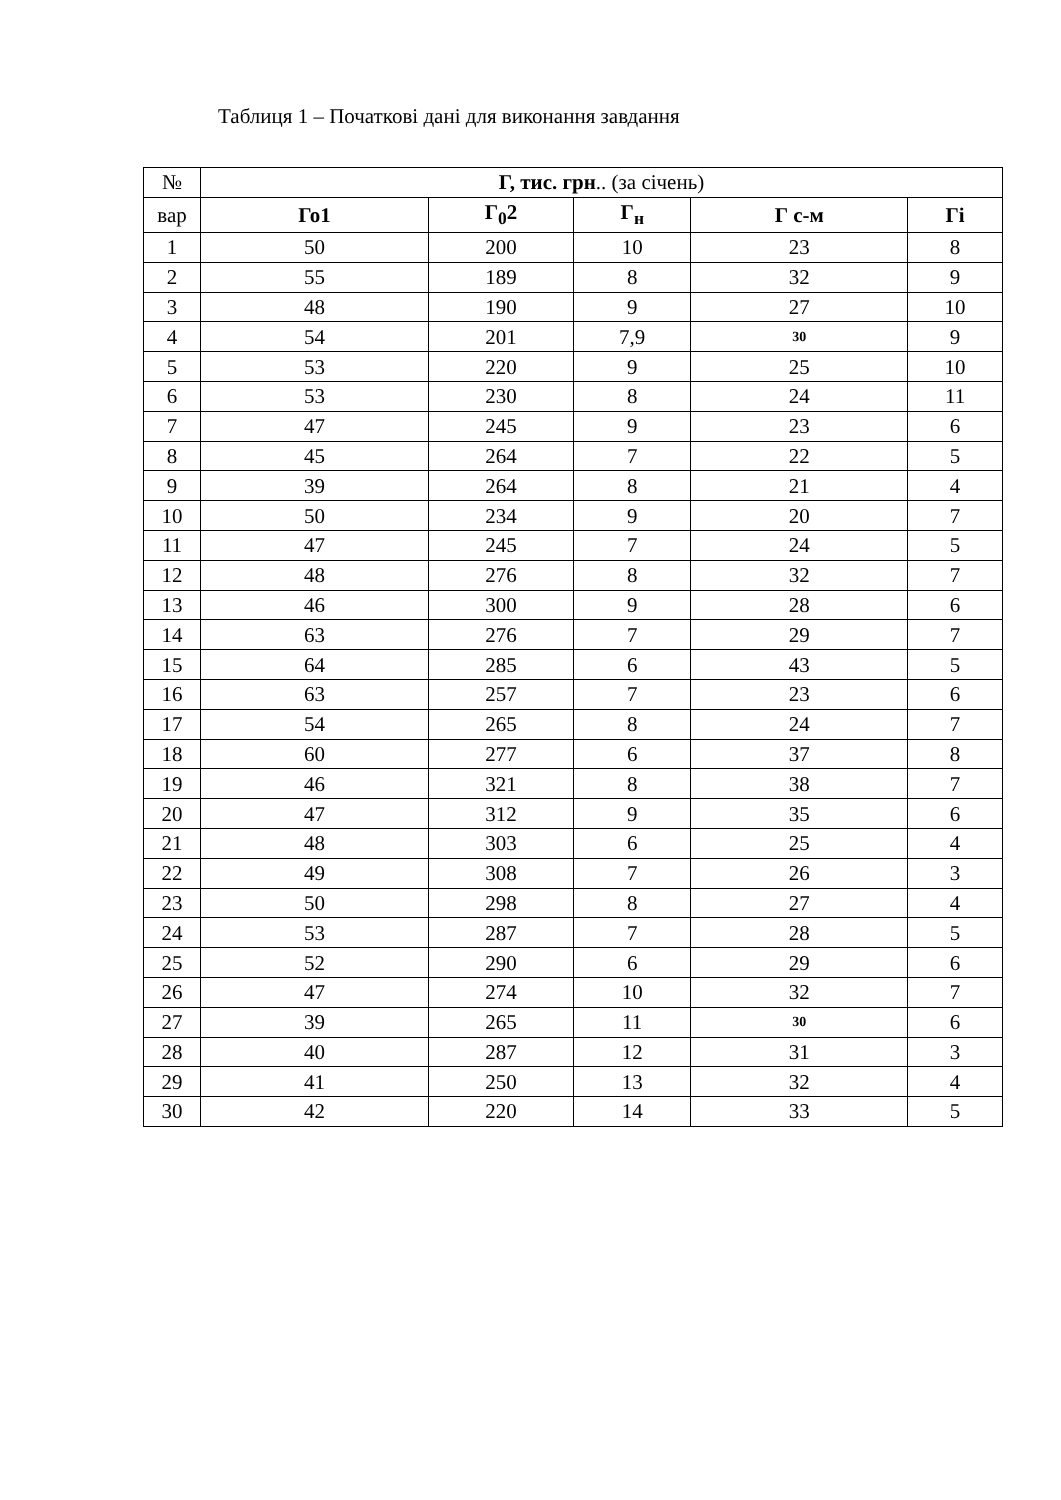Таблиця 1 – Початкові дані для виконання завдання
| № | Г, тис. грн .. (за січень) | | | | |
| вар | Го1 | Г<sub>0</sub>2 | Г<sub>н</sub> | Г с-м | Гі |
| 1 | 50 | 200 | 10 | 23 | 8 |
| 2 | 55 | 189 | 8 | 32 | 9 |
| 3 | 48 | 190 | 9 | 27 | 10 |
| 4 | 54 | 201 | 7,9 | 30 | 9 |
| 5 | 53 | 220 | 9 | 25 | 10 |
| 6 | 53 | 230 | 8 | 24 | 11 |
| 7 | 47 | 245 | 9 | 23 | 6 |
| 8 | 45 | 264 | 7 | 22 | 5 |
| 9 | 39 | 264 | 8 | 21 | 4 |
| 10 | 50 | 234 | 9 | 20 | 7 |
| 11 | 47 | 245 | 7 | 24 | 5 |
| 12 | 48 | 276 | 8 | 32 | 7 |
| 13 | 46 | 300 | 9 | 28 | 6 |
| 14 | 63 | 276 | 7 | 29 | 7 |
| 15 | 64 | 285 | 6 | 43 | 5 |
| 16 | 63 | 257 | 7 | 23 | 6 |
| 17 | 54 | 265 | 8 | 24 | 7 |
| 18 | 60 | 277 | 6 | 37 | 8 |
| 19 | 46 | 321 | 8 | 38 | 7 |
| 20 | 47 | 312 | 9 | 35 | 6 |
| 21 | 48 | 303 | 6 | 25 | 4 |
| 22 | 49 | 308 | 7 | 26 | 3 |
| 23 | 50 | 298 | 8 | 27 | 4 |
| 24 | 53 | 287 | 7 | 28 | 5 |
| 25 | 52 | 290 | 6 | 29 | 6 |
| 26 | 47 | 274 | 10 | 32 | 7 |
| 27 | 39 | 265 | 11 | 30 | 6 |
| 28 | 40 | 287 | 12 | 31 | 3 |
| 29 | 41 | 250 | 13 | 32 | 4 |
| 30 | 42 | 220 | 14 | 33 | 5 |